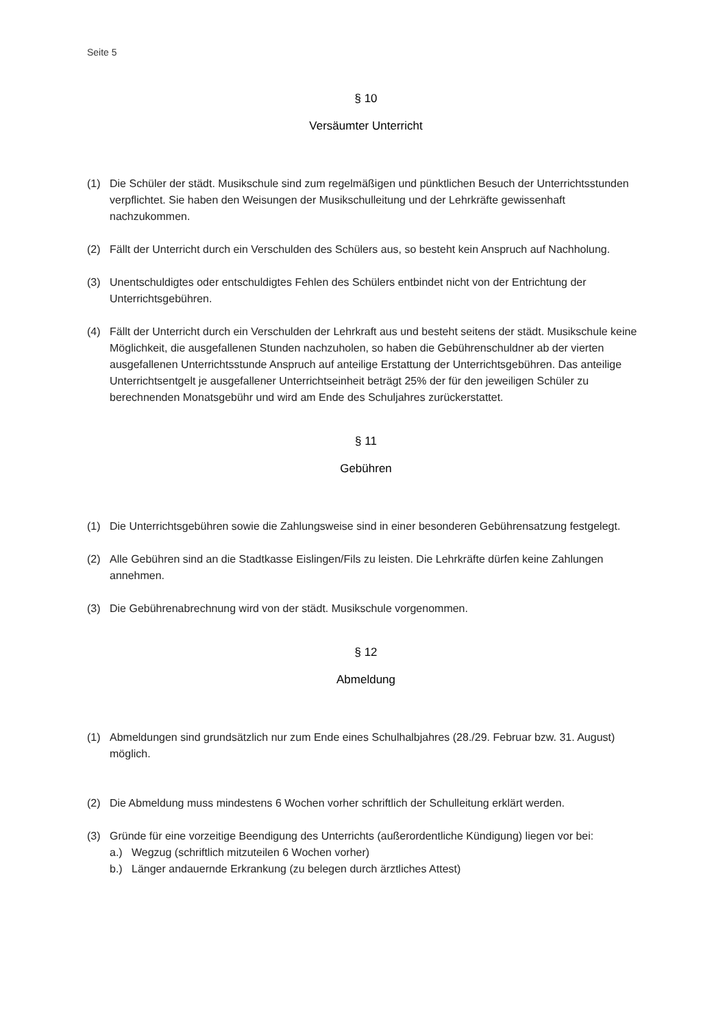Seite 5
§ 10
Versäumter Unterricht
(1) Die Schüler der städt. Musikschule sind zum regelmäßigen und pünktlichen Besuch der Unterrichtsstunden verpflichtet. Sie haben den Weisungen der Musikschulleitung und der Lehrkräfte gewissenhaft nachzukommen.
(2) Fällt der Unterricht durch ein Verschulden des Schülers aus, so besteht kein Anspruch auf Nachholung.
(3) Unentschuldigtes oder entschuldigtes Fehlen des Schülers entbindet nicht von der Entrichtung der Unterrichtsgebühren.
(4) Fällt der Unterricht durch ein Verschulden der Lehrkraft aus und besteht seitens der städt. Musikschule keine Möglichkeit, die ausgefallenen Stunden nachzuholen, so haben die Gebührenschuldner ab der vierten ausgefallenen Unterrichtsstunde Anspruch auf anteilige Erstattung der Unterrichtsgebühren. Das anteilige Unterrichtsentgelt je ausgefallener Unterrichtseinheit beträgt 25% der für den jeweiligen Schüler zu berechnenden Monatsgebühr und wird am Ende des Schuljahres zurückerstattet.
§ 11
Gebühren
(1) Die Unterrichtsgebühren sowie die Zahlungsweise sind in einer besonderen Gebührensatzung festgelegt.
(2) Alle Gebühren sind an die Stadtkasse Eislingen/Fils zu leisten. Die Lehrkräfte dürfen keine Zahlungen annehmen.
(3) Die Gebührenabrechnung wird von der städt. Musikschule vorgenommen.
§ 12
Abmeldung
(1) Abmeldungen sind grundsätzlich nur zum Ende eines Schulhalbjahres (28./29. Februar bzw. 31. August) möglich.
(2) Die Abmeldung muss mindestens 6 Wochen vorher schriftlich der Schulleitung erklärt werden.
(3) Gründe für eine vorzeitige Beendigung des Unterrichts (außerordentliche Kündigung) liegen vor bei:
a.) Wegzug (schriftlich mitzuteilen 6 Wochen vorher)
b.) Länger andauernde Erkrankung (zu belegen durch ärztliches Attest)